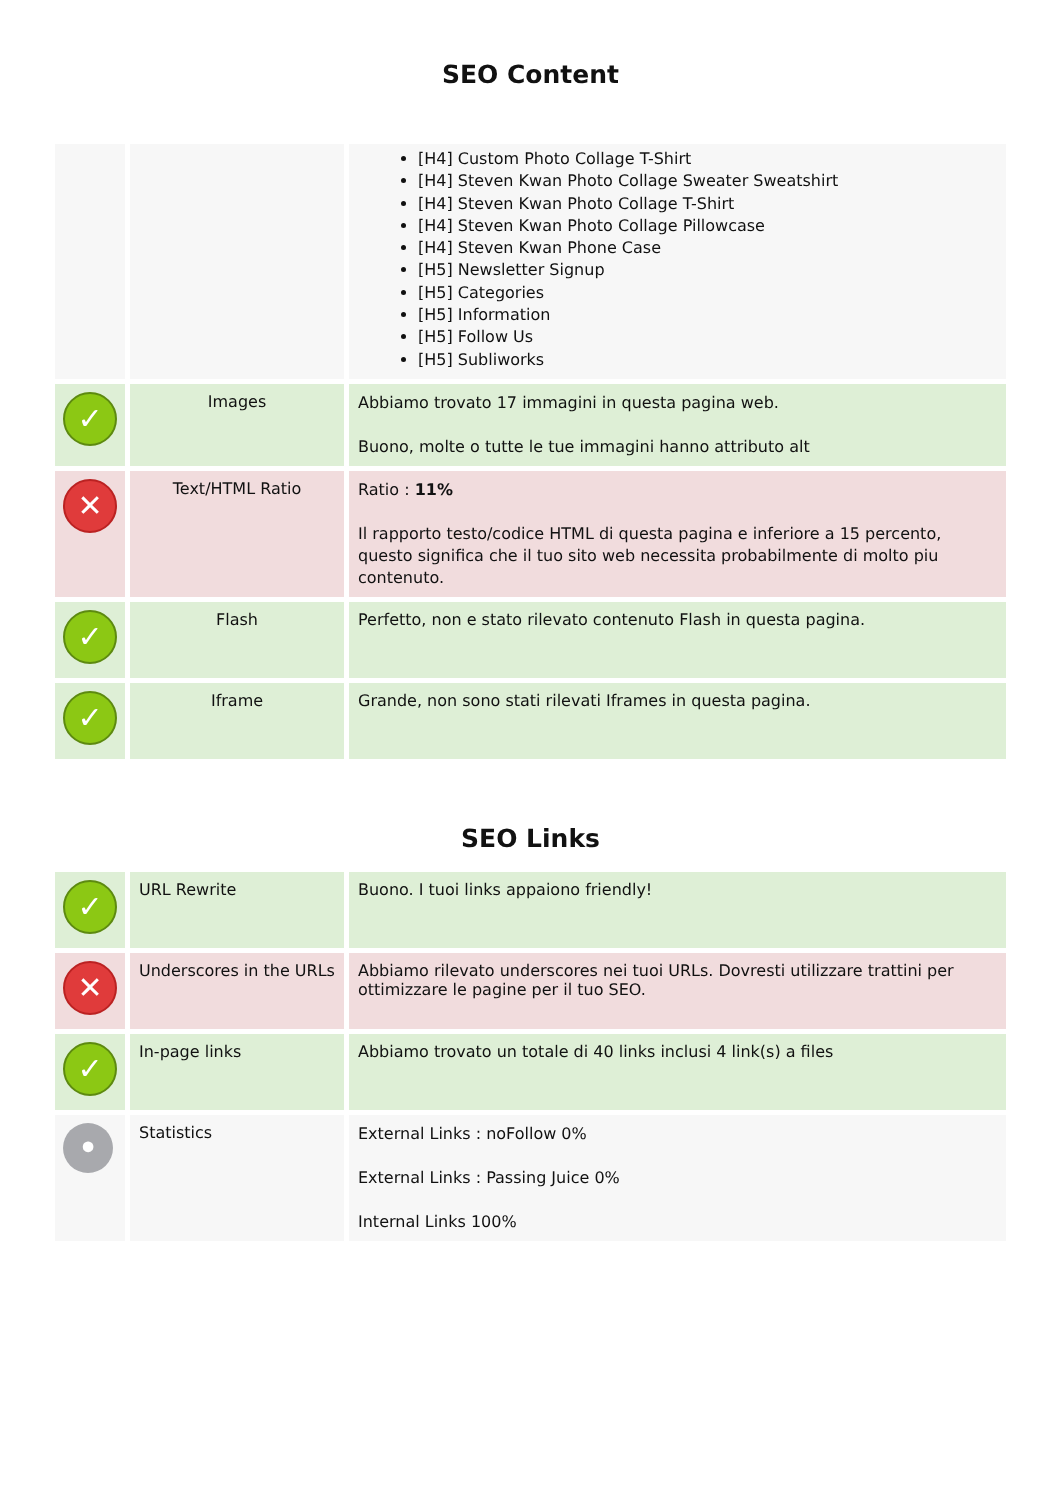SEO Content
| | | [H4] Custom Photo Collage T-Shirt [H4] Steven Kwan Photo Collage Sweater Sweatshirt [H4] Steven Kwan Photo Collage T-Shirt [H4] Steven Kwan Photo Collage Pillowcase [H4] Steven Kwan Phone Case [H5] Newsletter Signup [H5] Categories [H5] Information [H5] Follow Us [H5] Subliworks |
| ✓ | Images | Abbiamo trovato 17 immagini in questa pagina web. Buono, molte o tutte le tue immagini hanno attributo alt |
| ✕ | Text/HTML Ratio | Ratio : 11% Il rapporto testo/codice HTML di questa pagina e inferiore a 15 percento, questo significa che il tuo sito web necessita probabilmente di molto piu contenuto. |
| ✓ | Flash | Perfetto, non e stato rilevato contenuto Flash in questa pagina. |
| ✓ | Iframe | Grande, non sono stati rilevati Iframes in questa pagina. |
SEO Links
| ✓ | URL Rewrite | Buono. I tuoi links appaiono friendly! |
| ✕ | Underscores in the URLs | Abbiamo rilevato underscores nei tuoi URLs. Dovresti utilizzare trattini per ottimizzare le pagine per il tuo SEO. |
| ✓ | In-page links | Abbiamo trovato un totale di 40 links inclusi 4 link(s) a files |
| • | Statistics | External Links : noFollow 0% External Links : Passing Juice 0% Internal Links 100% |